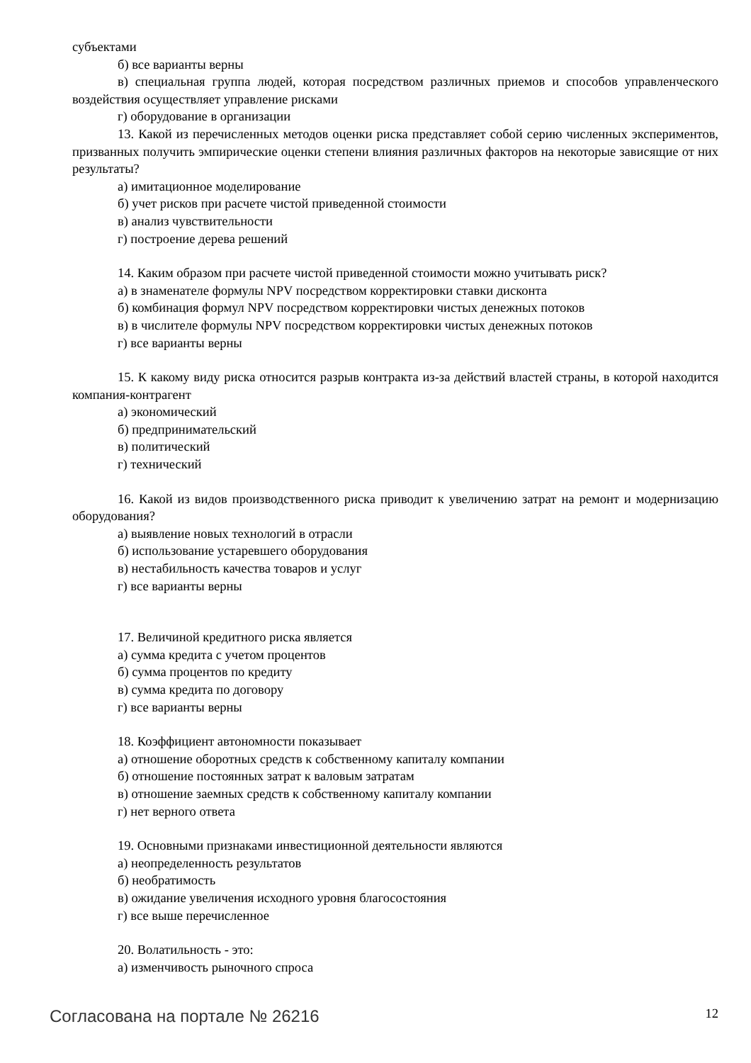субъектами
б) все варианты верны
в) специальная группа людей, которая посредством различных приемов и способов управленческого воздействия осуществляет управление рисками
г) оборудование в организации
13. Какой из перечисленных методов оценки риска представляет собой серию численных экспериментов, призванных получить эмпирические оценки степени влияния различных факторов на некоторые зависящие от них результаты?
а) имитационное моделирование
б) учет рисков при расчете чистой приведенной стоимости
в) анализ чувствительности
г) построение дерева решений
14. Каким образом при расчете чистой приведенной стоимости можно учитывать риск?
а) в знаменателе формулы NPV посредством корректировки ставки дисконта
б) комбинация формул NPV посредством корректировки чистых денежных потоков
в) в числителе формулы NPV посредством корректировки чистых денежных потоков
г) все варианты верны
15. К какому виду риска относится разрыв контракта из-за действий властей страны, в которой находится компания-контрагент
а) экономический
б) предпринимательский
в) политический
г) технический
16. Какой из видов производственного риска приводит к увеличению затрат на ремонт и модернизацию оборудования?
а) выявление новых технологий в отрасли
б) использование устаревшего оборудования
в) нестабильность качества товаров и услуг
г) все варианты верны
17. Величиной кредитного риска является
а) сумма кредита с учетом процентов
б) сумма процентов по кредиту
в) сумма кредита по договору
г) все варианты верны
18. Коэффициент автономности показывает
а) отношение оборотных средств к собственному капиталу компании
б) отношение постоянных затрат к валовым затратам
в) отношение заемных средств к собственному капиталу компании
г) нет верного ответа
19. Основными признаками инвестиционной деятельности являются
а) неопределенность результатов
б) необратимость
в) ожидание увеличения исходного уровня благосостояния
г) все выше перечисленное
20. Волатильность - это:
а) изменчивость рыночного спроса
Согласована на портале № 26216 12